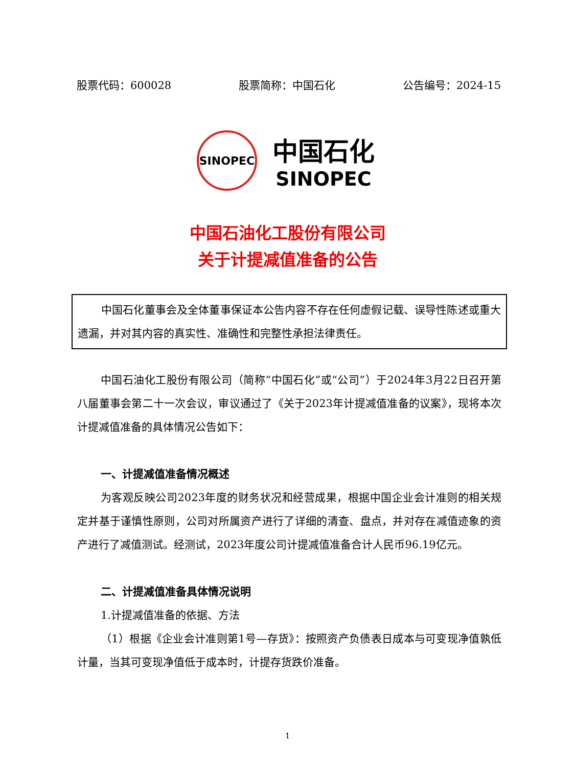股票代码：600028 股票简称：中国石化 公告编号：2024-15
SINOPEC
中国石化
SINOPEC
中国石油化工股份有限公司
关于计提减值准备的公告
中国石化董事会及全体董事保证本公告内容不存在任何虚假记载、误导性陈述或重大遗漏，并对其内容的真实性、准确性和完整性承担法律责任。
中国石油化工股份有限公司（简称“中国石化”或“公司”）于2024年3月22日召开第八届董事会第二十一次会议，审议通过了《关于2023年计提减值准备的议案》，现将本次计提减值准备的具体情况公告如下：
一、计提减值准备情况概述
为客观反映公司2023年度的财务状况和经营成果，根据中国企业会计准则的相关规定并基于谨慎性原则，公司对所属资产进行了详细的清查、盘点，并对存在减值迹象的资产进行了减值测试。经测试，2023年度公司计提减值准备合计人民币96.19亿元。
二、计提减值准备具体情况说明
1.计提减值准备的依据、方法
（1）根据《企业会计准则第1号—存货》：按照资产负债表日成本与可变现净值孰低计量，当其可变现净值低于成本时，计提存货跌价准备。
1